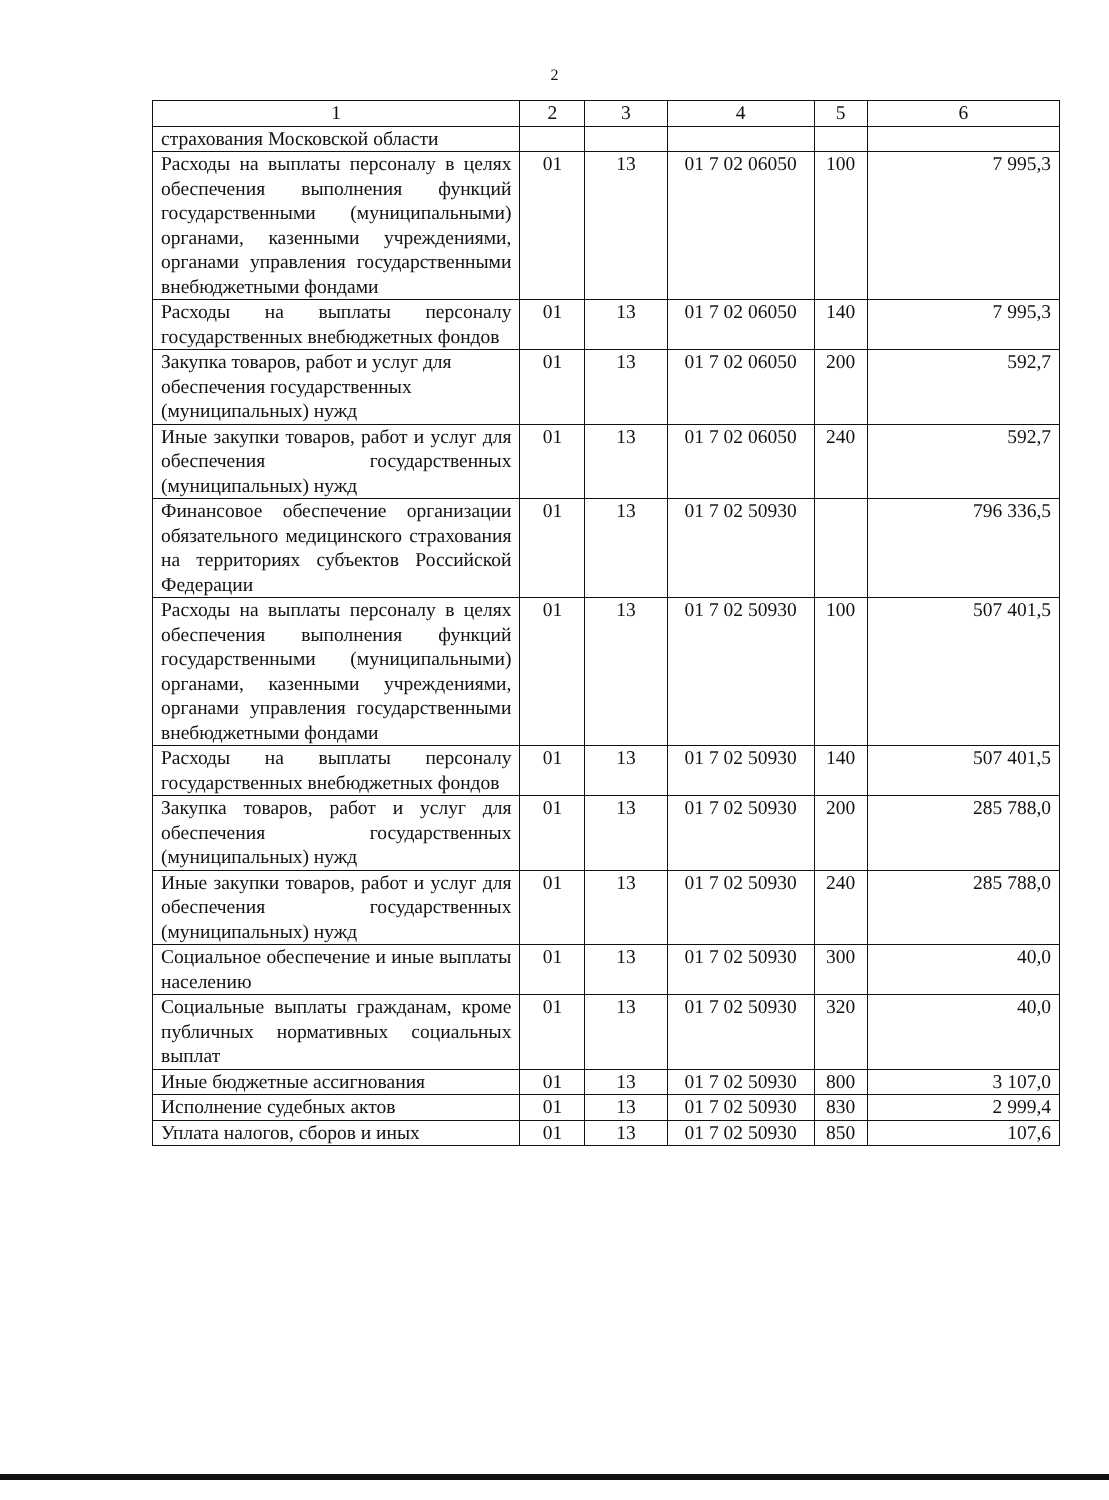2
| 1 | 2 | 3 | 4 | 5 | 6 |
| --- | --- | --- | --- | --- | --- |
| страхования Московской области | | | | | |
| Расходы на выплаты персоналу в целях обеспечения выполнения функций государственными (муниципальными) органами, казенными учреждениями, органами управления государственными внебюджетными фондами | 01 | 13 | 01 7 02 06050 | 100 | 7 995,3 |
| Расходы на выплаты персоналу государственных внебюджетных фондов | 01 | 13 | 01 7 02 06050 | 140 | 7 995,3 |
| Закупка товаров, работ и услуг для обеспечения государственных (муниципальных) нужд | 01 | 13 | 01 7 02 06050 | 200 | 592,7 |
| Иные закупки товаров, работ и услуг для обеспечения государственных (муниципальных) нужд | 01 | 13 | 01 7 02 06050 | 240 | 592,7 |
| Финансовое обеспечение организации обязательного медицинского страхования на территориях субъектов Российской Федерации | 01 | 13 | 01 7 02 50930 | | 796 336,5 |
| Расходы на выплаты персоналу в целях обеспечения выполнения функций государственными (муниципальными) органами, казенными учреждениями, органами управления государственными внебюджетными фондами | 01 | 13 | 01 7 02 50930 | 100 | 507 401,5 |
| Расходы на выплаты персоналу государственных внебюджетных фондов | 01 | 13 | 01 7 02 50930 | 140 | 507 401,5 |
| Закупка товаров, работ и услуг для обеспечения государственных (муниципальных) нужд | 01 | 13 | 01 7 02 50930 | 200 | 285 788,0 |
| Иные закупки товаров, работ и услуг для обеспечения государственных (муниципальных) нужд | 01 | 13 | 01 7 02 50930 | 240 | 285 788,0 |
| Социальное обеспечение и иные выплаты населению | 01 | 13 | 01 7 02 50930 | 300 | 40,0 |
| Социальные выплаты гражданам, кроме публичных нормативных социальных выплат | 01 | 13 | 01 7 02 50930 | 320 | 40,0 |
| Иные бюджетные ассигнования | 01 | 13 | 01 7 02 50930 | 800 | 3 107,0 |
| Исполнение судебных актов | 01 | 13 | 01 7 02 50930 | 830 | 2 999,4 |
| Уплата налогов, сборов и иных | 01 | 13 | 01 7 02 50930 | 850 | 107,6 |